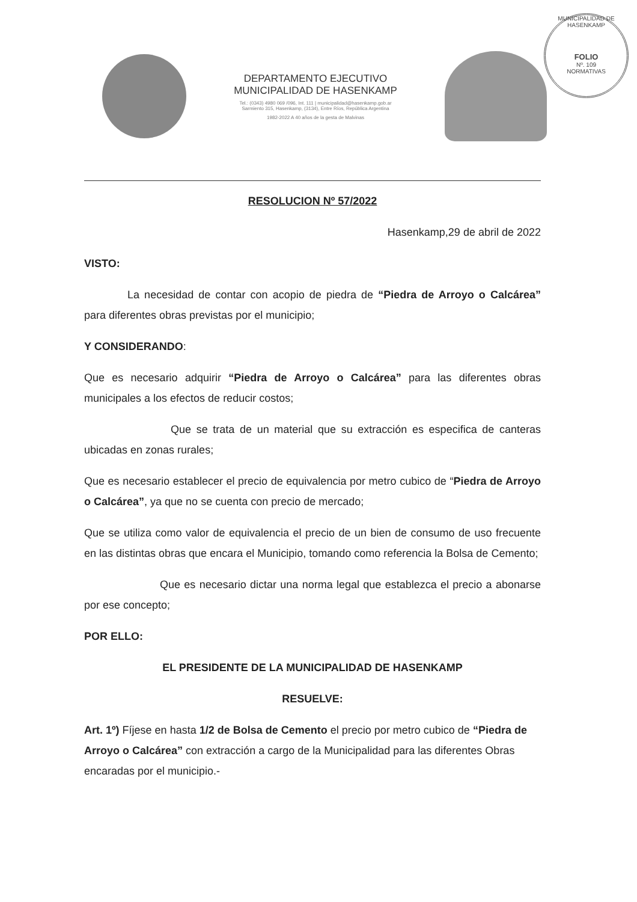DEPARTAMENTO EJECUTIVO
MUNICIPALIDAD DE HASENKAMP
Tel.: (0343) 4980 069 /096, Int. 111 | municipalidad@hasenkamp.gob.ar
Sarmiento 315, Hasenkamp, (3134), Entre Ríos, República Argentina
1982-2022 A 40 años de la gesta de Malvinas
MUNICIPALIDAD DE HASENKAMP
FOLIO
Nº. 109
NORMATIVAS
RESOLUCION Nº 57/2022
Hasenkamp,29 de abril de 2022
VISTO:
    La necesidad de contar con acopio de piedra de “Piedra de Arroyo o Calcárea” para diferentes obras previstas por el municipio;
Y CONSIDERANDO:
Que es necesario adquirir “Piedra de Arroyo o Calcárea” para las diferentes obras municipales a los efectos de reducir costos;
        Que se trata de un material que su extracción es especifica de canteras ubicadas en zonas rurales;
Que es necesario establecer el precio de equivalencia por metro cubico de “Piedra de Arroyo o Calcárea”, ya que no se cuenta con precio de mercado;
Que se utiliza como valor de equivalencia el precio de un bien de consumo de uso frecuente en las distintas obras que encara el Municipio, tomando como referencia la Bolsa de Cemento;
       Que es necesario dictar una norma legal que establezca el precio a abonarse por ese concepto;
POR ELLO:
EL PRESIDENTE DE LA MUNICIPALIDAD DE HASENKAMP
RESUELVE:
Art. 1º) Fíjese en hasta 1/2 de Bolsa de Cemento el precio por metro cubico de “Piedra de Arroyo o Calcárea” con extracción a cargo de la Municipalidad para las diferentes Obras encaradas por el municipio.-